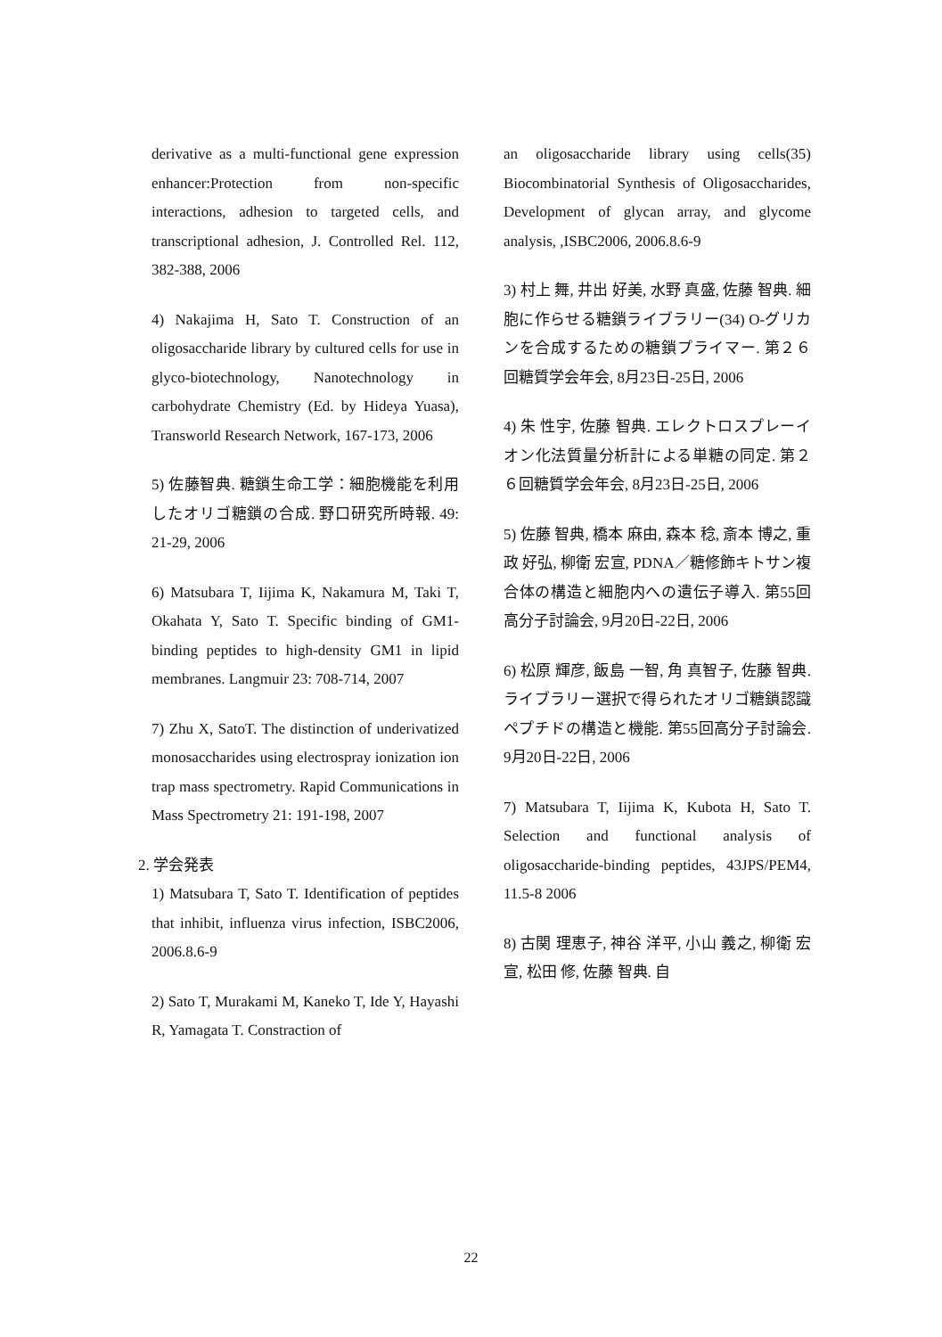derivative as a multi-functional gene expression enhancer:Protection from non-specific interactions, adhesion to targeted cells, and transcriptional adhesion, J. Controlled Rel. 112, 382-388, 2006
4) Nakajima H, Sato T. Construction of an oligosaccharide library by cultured cells for use in glyco-biotechnology, Nanotechnology in carbohydrate Chemistry (Ed. by Hideya Yuasa), Transworld Research Network, 167-173, 2006
5) 佐藤智典. 糖鎖生命工学：細胞機能を利用したオリゴ糖鎖の合成. 野口研究所時報. 49: 21-29, 2006
6) Matsubara T, Iijima K, Nakamura M, Taki T, Okahata Y, Sato T. Specific binding of GM1-binding peptides to high-density GM1 in lipid membranes. Langmuir 23: 708-714, 2007
7) Zhu X, SatoT. The distinction of underivatized monosaccharides using electrospray ionization ion trap mass spectrometry. Rapid Communications in Mass Spectrometry 21: 191-198, 2007
2. 学会発表
1) Matsubara T, Sato T. Identification of peptides that inhibit, influenza virus infection, ISBC2006, 2006.8.6-9
2) Sato T, Murakami M, Kaneko T, Ide Y, Hayashi R, Yamagata T. Constraction of
an oligosaccharide library using cells(35) Biocombinatorial Synthesis of Oligosaccharides, Development of glycan array, and glycome analysis, ,ISBC2006, 2006.8.6-9
3) 村上 舞, 井出 好美, 水野 真盛, 佐藤 智典. 細胞に作らせる糖鎖ライブラリー(34) O-グリカンを合成するための糖鎖プライマー. 第２６回糖質学会年会, 8月23日-25日, 2006
4) 朱 性宇, 佐藤 智典. エレクトロスプレーイオン化法質量分析計による単糖の同定. 第２６回糖質学会年会, 8月23日-25日, 2006
5) 佐藤 智典, 橋本 麻由, 森本 稔, 斎本 博之, 重政 好弘, 柳衛 宏宣, PDNA／糖修飾キトサン複合体の構造と細胞内への遺伝子導入. 第55回高分子討論会, 9月20日-22日, 2006
6) 松原 輝彦, 飯島 一智, 角 真智子, 佐藤 智典. ライブラリー選択で得られたオリゴ糖鎖認識ペプチドの構造と機能. 第55回高分子討論会. 9月20日-22日, 2006
7) Matsubara T, Iijima K, Kubota H, Sato T. Selection and functional analysis of oligosaccharide-binding peptides, 43JPS/PEM4, 11.5-8 2006
8) 古関 理恵子, 神谷 洋平, 小山 義之, 柳衛 宏宣, 松田 修, 佐藤 智典. 自
22